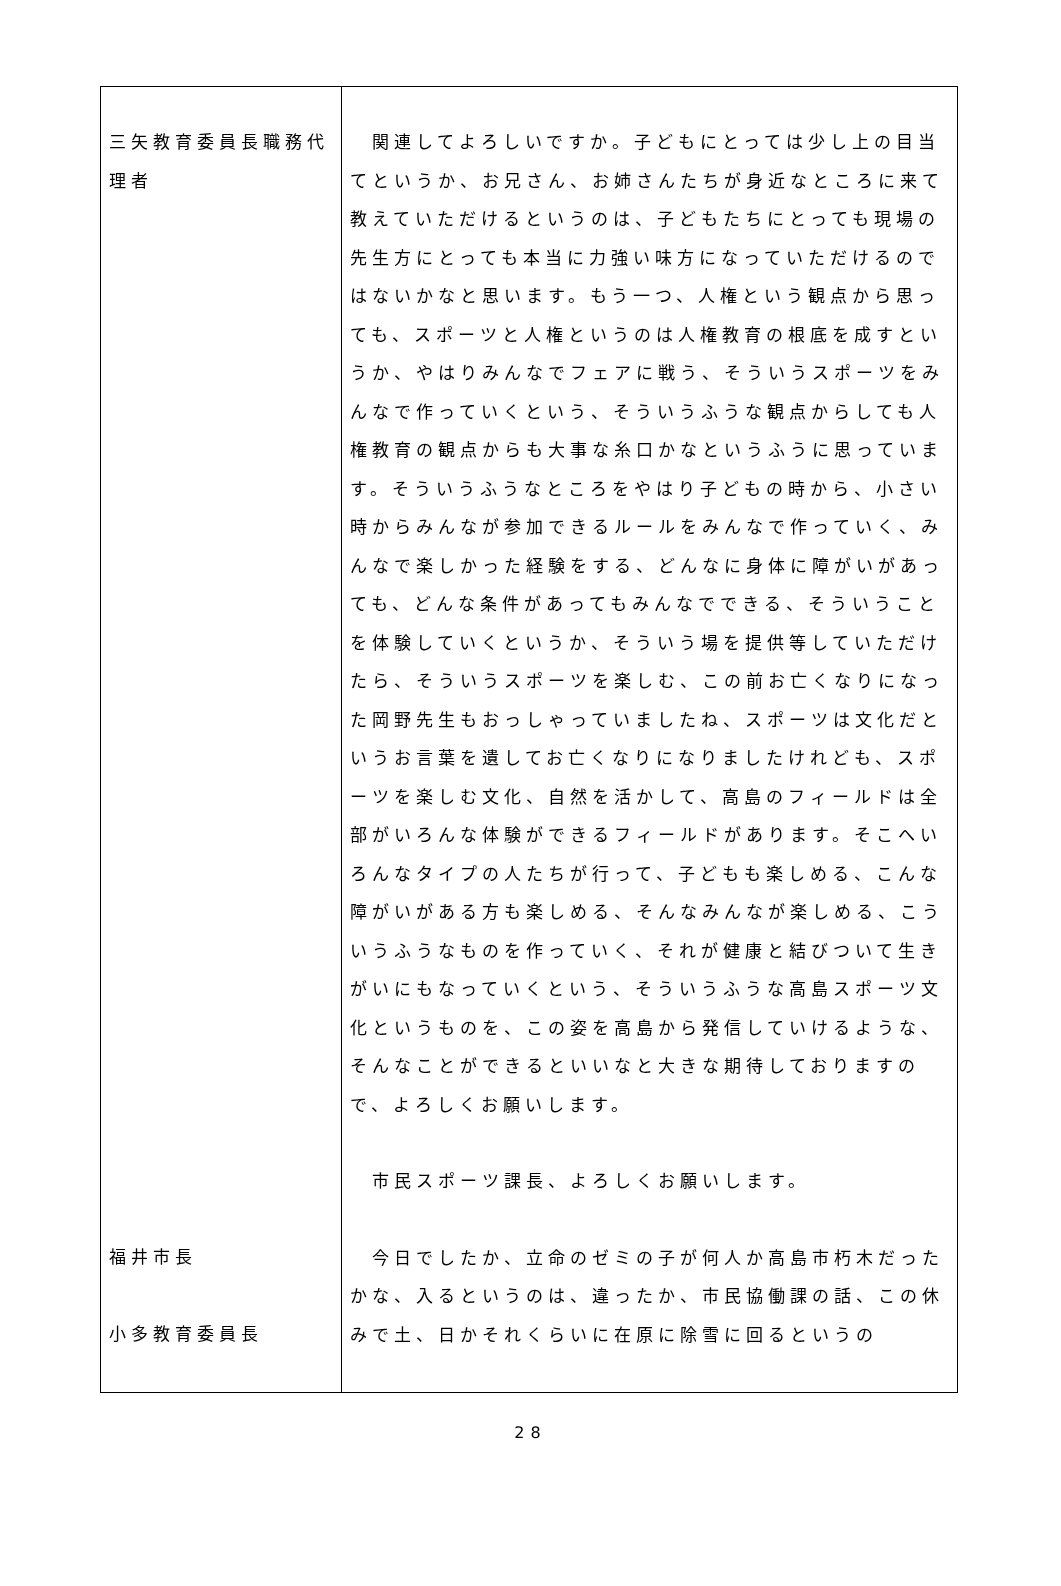| 三矢教育委員長職務代理者 福井市長 小多教育委員長 | 関連してよろしいですか。子どもにとっては少し上の目当てというか、お兄さん、お姉さんたちが身近なところに来て教えていただけるというのは、子どもたちにとっても現場の先生方にとっても本当に力強い味方になっていただけるのではないかなと思います。もう一つ、人権という観点から思っても、スポーツと人権というのは人権教育の根底を成すというか、やはりみんなでフェアに戦う、そういうスポーツをみんなで作っていくという、そういうふうな観点からしても人権教育の観点からも大事な糸口かなというふうに思っています。そういうふうなところをやはり子どもの時から、小さい時からみんなが参加できるルールをみんなで作っていく、みんなで楽しかった経験をする、どんなに身体に障がいがあっても、どんな条件があってもみんなでできる、そういうことを体験していくというか、そういう場を提供等していただけたら、そういうスポーツを楽しむ、この前お亡くなりになった岡野先生もおっしゃっていましたね、スポーツは文化だというお言葉を遺してお亡くなりになりましたけれども、スポーツを楽しむ文化、自然を活かして、高島のフィールドは全部がいろんな体験ができるフィールドがあります。そこへいろんなタイプの人たちが行って、子どもも楽しめる、こんな障がいがある方も楽しめる、そんなみんなが楽しめる、こういうふうなものを作っていく、それが健康と結びついて生きがいにもなっていくという、そういうふうな高島スポーツ文化というものを、この姿を高島から発信していけるような、そんなことができるといいなと大きな期待しておりますので、よろしくお願いします。 市民スポーツ課長、よろしくお願いします。 今日でしたか、立命のゼミの子が何人か高島市朽木だったかな、入るというのは、違ったか、市民協働課の話、この休みで土、日かそれくらいに在原に除雪に回るというの |
28